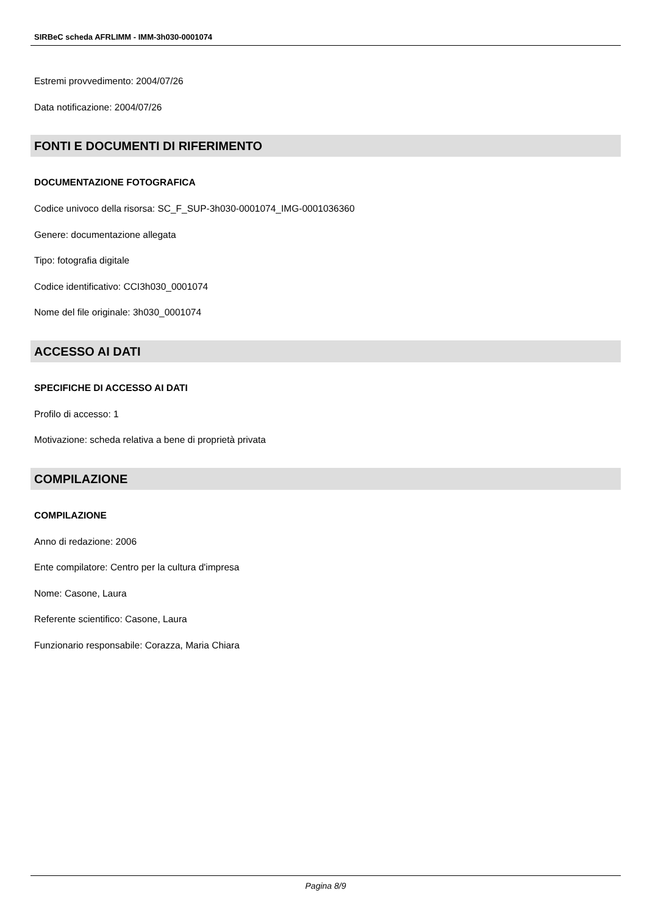SIRBeC scheda AFRLIMM - IMM-3h030-0001074
Estremi provvedimento: 2004/07/26
Data notificazione: 2004/07/26
FONTI E DOCUMENTI DI RIFERIMENTO
DOCUMENTAZIONE FOTOGRAFICA
Codice univoco della risorsa: SC_F_SUP-3h030-0001074_IMG-0001036360
Genere: documentazione allegata
Tipo: fotografia digitale
Codice identificativo: CCI3h030_0001074
Nome del file originale: 3h030_0001074
ACCESSO AI DATI
SPECIFICHE DI ACCESSO AI DATI
Profilo di accesso: 1
Motivazione: scheda relativa a bene di proprietà privata
COMPILAZIONE
COMPILAZIONE
Anno di redazione: 2006
Ente compilatore: Centro per la cultura d'impresa
Nome: Casone, Laura
Referente scientifico: Casone, Laura
Funzionario responsabile: Corazza, Maria Chiara
Pagina 8/9